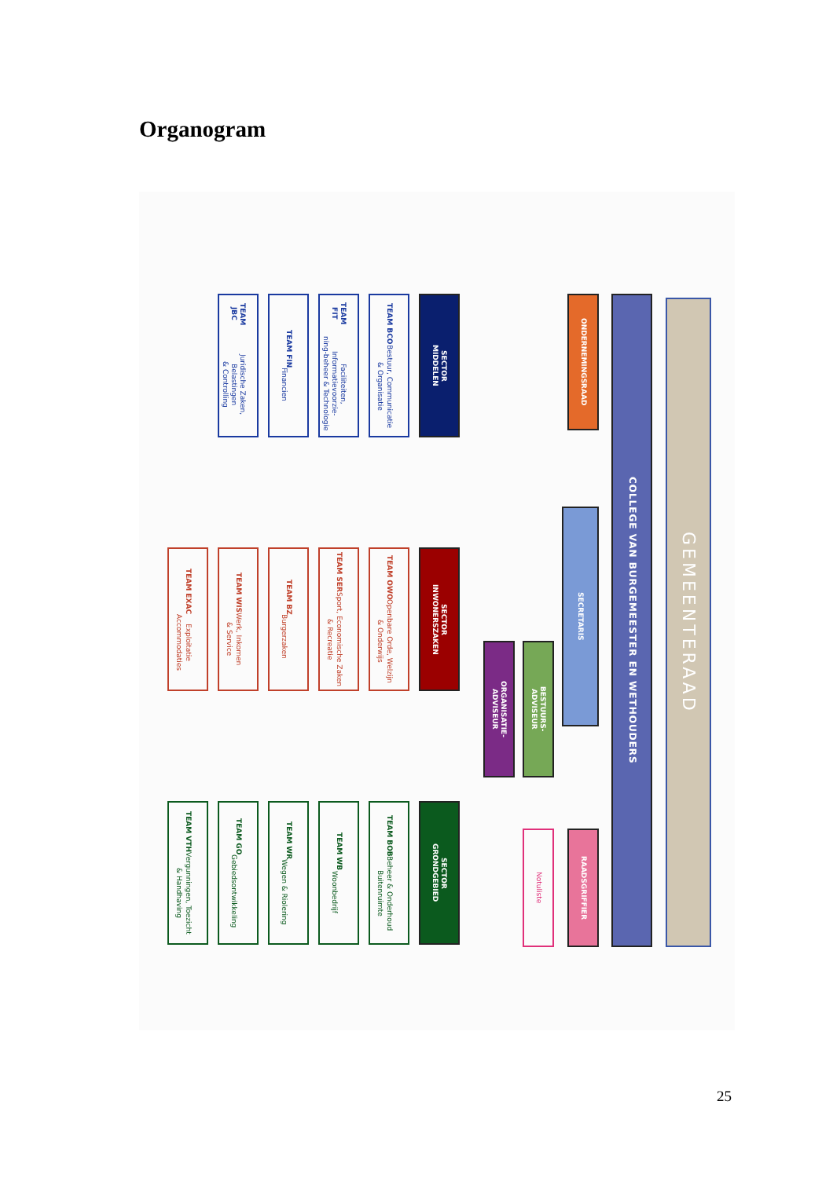Organogram
GEMEENTERAAD
COLLEGE VAN BURGEMEESTER EN WETHOUDERS
ONDERNEMINGSRAAD
SECRETARIS
RAADSGRIFFIER
BESTUURS-
ADVISEUR
Notuliste
ORGANISATIE-
ADVISEUR
SECTOR
MIDDELEN
TEAM BCO
Bestuur, Communicatie
& Organisatie
TEAM FIT
Faciliteiten, Informatievoorzie-
ning-beheer & Technologie
TEAM FIN
Financien
TEAM JBC
Juridische Zaken, Belastingen
& Controlling
SECTOR
INWONERSZAKEN
TEAM OWO
Openbare Orde, Welzijn
& Onderwijs
TEAM SER
Sport, Economische Zaken
& Recreatie
TEAM BZ
Burgerzaken
TEAM WIS
Werk, Inkomen
& Service
TEAM EXAC
Exploitatie
Accommodaties
SECTOR
GRONDGEBIED
TEAM BOB
Beheer & Onderhoud
Buitenruimte
TEAM WB
Woonbedrijf
TEAM WR
Wegen & Riolering
TEAM GO
Gebiedsontwikkeling
TEAM VTH
Vergunningen, Toezicht
& Handhaving
25